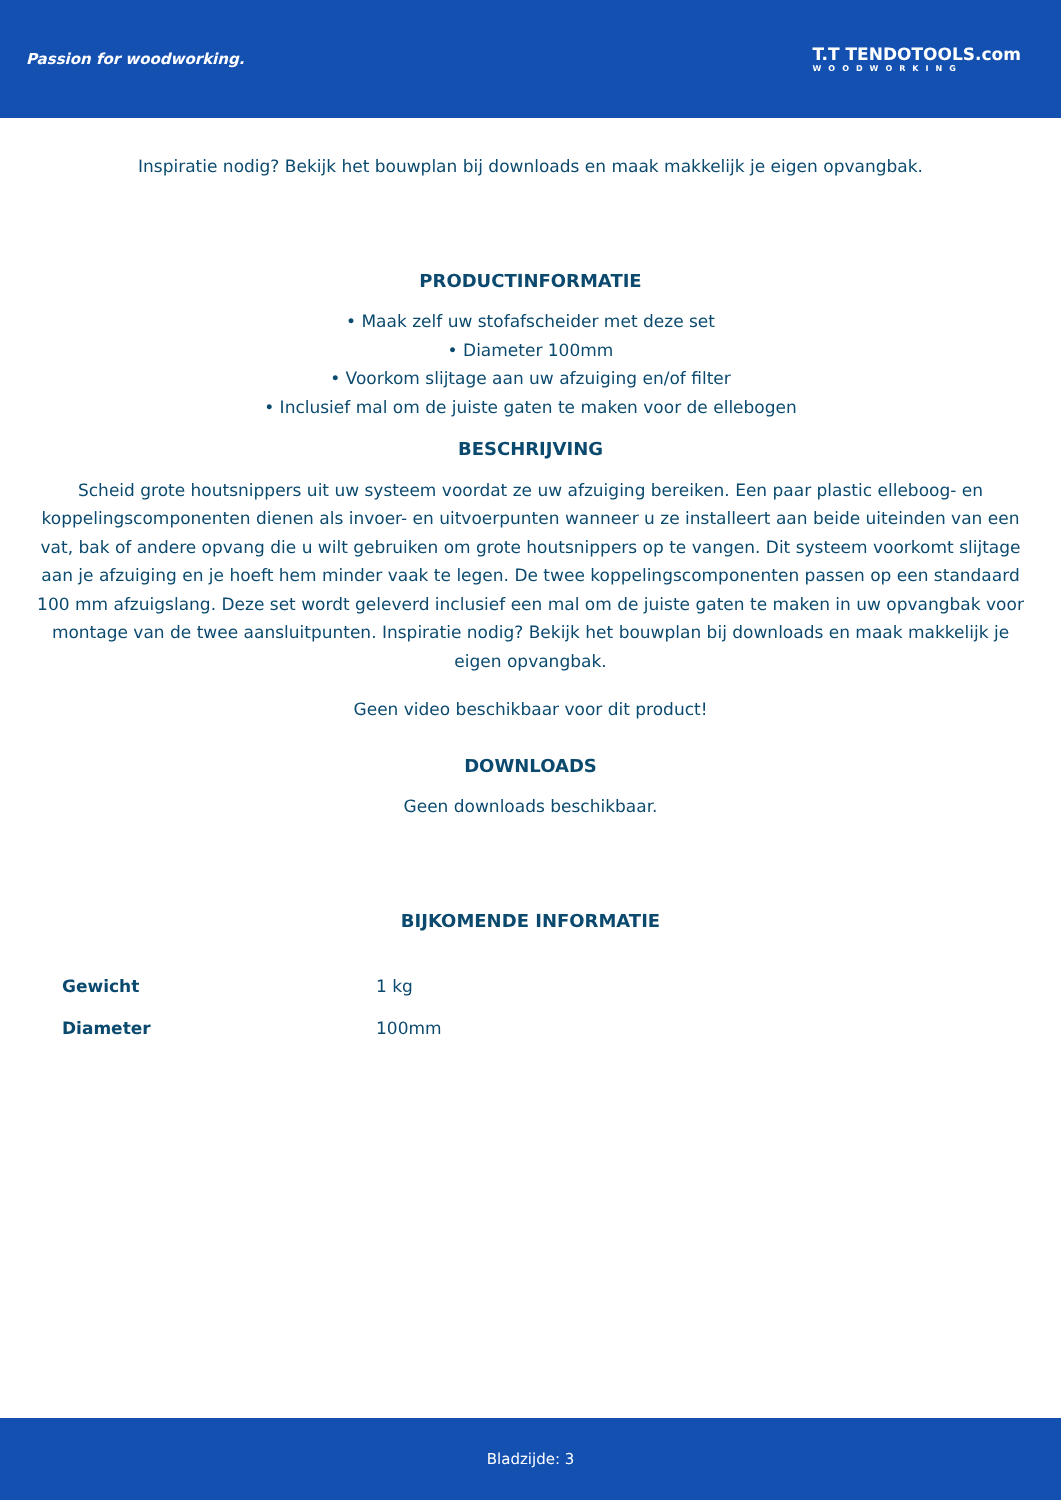Passion for woodworking.
T.T TENDOTOOLS.com
WOODWORKING
Inspiratie nodig? Bekijk het bouwplan bij downloads en maak makkelijk je eigen opvangbak.
PRODUCTINFORMATIE
• Maak zelf uw stofafscheider met deze set
• Diameter 100mm
• Voorkom slijtage aan uw afzuiging en/of filter
• Inclusief mal om de juiste gaten te maken voor de ellebogen
BESCHRIJVING
Scheid grote houtsnippers uit uw systeem voordat ze uw afzuiging bereiken. Een paar plastic elleboog- en koppelingscomponenten dienen als invoer- en uitvoerpunten wanneer u ze installeert aan beide uiteinden van een vat, bak of andere opvang die u wilt gebruiken om grote houtsnippers op te vangen. Dit systeem voorkomt slijtage aan je afzuiging en je hoeft hem minder vaak te legen. De twee koppelingscomponenten passen op een standaard 100 mm afzuigslang. Deze set wordt geleverd inclusief een mal om de juiste gaten te maken in uw opvangbak voor montage van de twee aansluitpunten. Inspiratie nodig? Bekijk het bouwplan bij downloads en maak makkelijk je eigen opvangbak.
Geen video beschikbaar voor dit product!
DOWNLOADS
Geen downloads beschikbaar.
BIJKOMENDE INFORMATIE
| Gewicht | 1 kg |
| Diameter | 100mm |
Bladzijde: 3